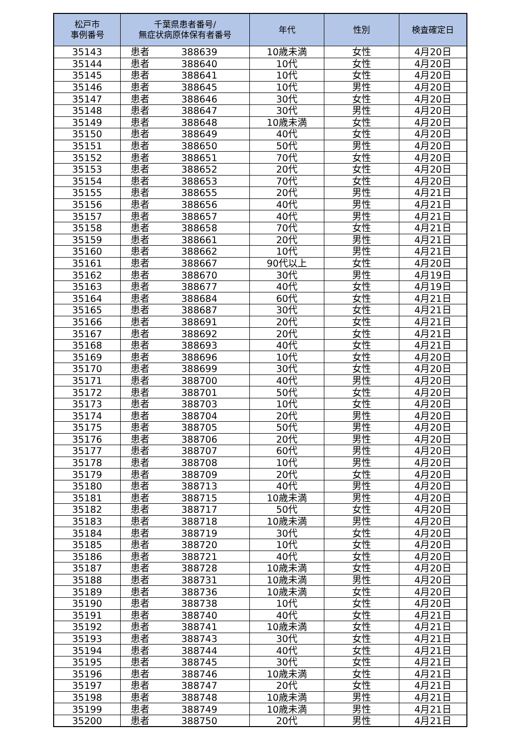| 松戸市 事例番号 | 千葉県患者番号/ 無症状病原体保有者番号 | 年代 | 性別 | 検査確定日 |
| --- | --- | --- | --- | --- |
| 35143 | 患者 388639 | 10歳未満 | 女性 | 4月20日 |
| 35144 | 患者 388640 | 10代 | 女性 | 4月20日 |
| 35145 | 患者 388641 | 10代 | 女性 | 4月20日 |
| 35146 | 患者 388645 | 10代 | 男性 | 4月20日 |
| 35147 | 患者 388646 | 30代 | 女性 | 4月20日 |
| 35148 | 患者 388647 | 30代 | 男性 | 4月20日 |
| 35149 | 患者 388648 | 10歳未満 | 女性 | 4月20日 |
| 35150 | 患者 388649 | 40代 | 女性 | 4月20日 |
| 35151 | 患者 388650 | 50代 | 男性 | 4月20日 |
| 35152 | 患者 388651 | 70代 | 女性 | 4月20日 |
| 35153 | 患者 388652 | 20代 | 女性 | 4月20日 |
| 35154 | 患者 388653 | 70代 | 女性 | 4月20日 |
| 35155 | 患者 388655 | 20代 | 男性 | 4月21日 |
| 35156 | 患者 388656 | 40代 | 男性 | 4月21日 |
| 35157 | 患者 388657 | 40代 | 男性 | 4月21日 |
| 35158 | 患者 388658 | 70代 | 女性 | 4月21日 |
| 35159 | 患者 388661 | 20代 | 男性 | 4月21日 |
| 35160 | 患者 388662 | 10代 | 男性 | 4月21日 |
| 35161 | 患者 388667 | 90代以上 | 女性 | 4月20日 |
| 35162 | 患者 388670 | 30代 | 男性 | 4月19日 |
| 35163 | 患者 388677 | 40代 | 女性 | 4月19日 |
| 35164 | 患者 388684 | 60代 | 女性 | 4月21日 |
| 35165 | 患者 388687 | 30代 | 女性 | 4月21日 |
| 35166 | 患者 388691 | 20代 | 女性 | 4月21日 |
| 35167 | 患者 388692 | 20代 | 女性 | 4月21日 |
| 35168 | 患者 388693 | 40代 | 女性 | 4月21日 |
| 35169 | 患者 388696 | 10代 | 女性 | 4月20日 |
| 35170 | 患者 388699 | 30代 | 女性 | 4月20日 |
| 35171 | 患者 388700 | 40代 | 男性 | 4月20日 |
| 35172 | 患者 388701 | 50代 | 女性 | 4月20日 |
| 35173 | 患者 388703 | 10代 | 女性 | 4月20日 |
| 35174 | 患者 388704 | 20代 | 男性 | 4月20日 |
| 35175 | 患者 388705 | 50代 | 男性 | 4月20日 |
| 35176 | 患者 388706 | 20代 | 男性 | 4月20日 |
| 35177 | 患者 388707 | 60代 | 男性 | 4月20日 |
| 35178 | 患者 388708 | 10代 | 男性 | 4月20日 |
| 35179 | 患者 388709 | 20代 | 女性 | 4月20日 |
| 35180 | 患者 388713 | 40代 | 男性 | 4月20日 |
| 35181 | 患者 388715 | 10歳未満 | 男性 | 4月20日 |
| 35182 | 患者 388717 | 50代 | 女性 | 4月20日 |
| 35183 | 患者 388718 | 10歳未満 | 男性 | 4月20日 |
| 35184 | 患者 388719 | 30代 | 女性 | 4月20日 |
| 35185 | 患者 388720 | 10代 | 女性 | 4月20日 |
| 35186 | 患者 388721 | 40代 | 女性 | 4月20日 |
| 35187 | 患者 388728 | 10歳未満 | 女性 | 4月20日 |
| 35188 | 患者 388731 | 10歳未満 | 男性 | 4月20日 |
| 35189 | 患者 388736 | 10歳未満 | 女性 | 4月20日 |
| 35190 | 患者 388738 | 10代 | 女性 | 4月20日 |
| 35191 | 患者 388740 | 40代 | 女性 | 4月21日 |
| 35192 | 患者 388741 | 10歳未満 | 女性 | 4月21日 |
| 35193 | 患者 388743 | 30代 | 女性 | 4月21日 |
| 35194 | 患者 388744 | 40代 | 女性 | 4月21日 |
| 35195 | 患者 388745 | 30代 | 女性 | 4月21日 |
| 35196 | 患者 388746 | 10歳未満 | 女性 | 4月21日 |
| 35197 | 患者 388747 | 20代 | 女性 | 4月21日 |
| 35198 | 患者 388748 | 10歳未満 | 男性 | 4月21日 |
| 35199 | 患者 388749 | 10歳未満 | 男性 | 4月21日 |
| 35200 | 患者 388750 | 20代 | 男性 | 4月21日 |